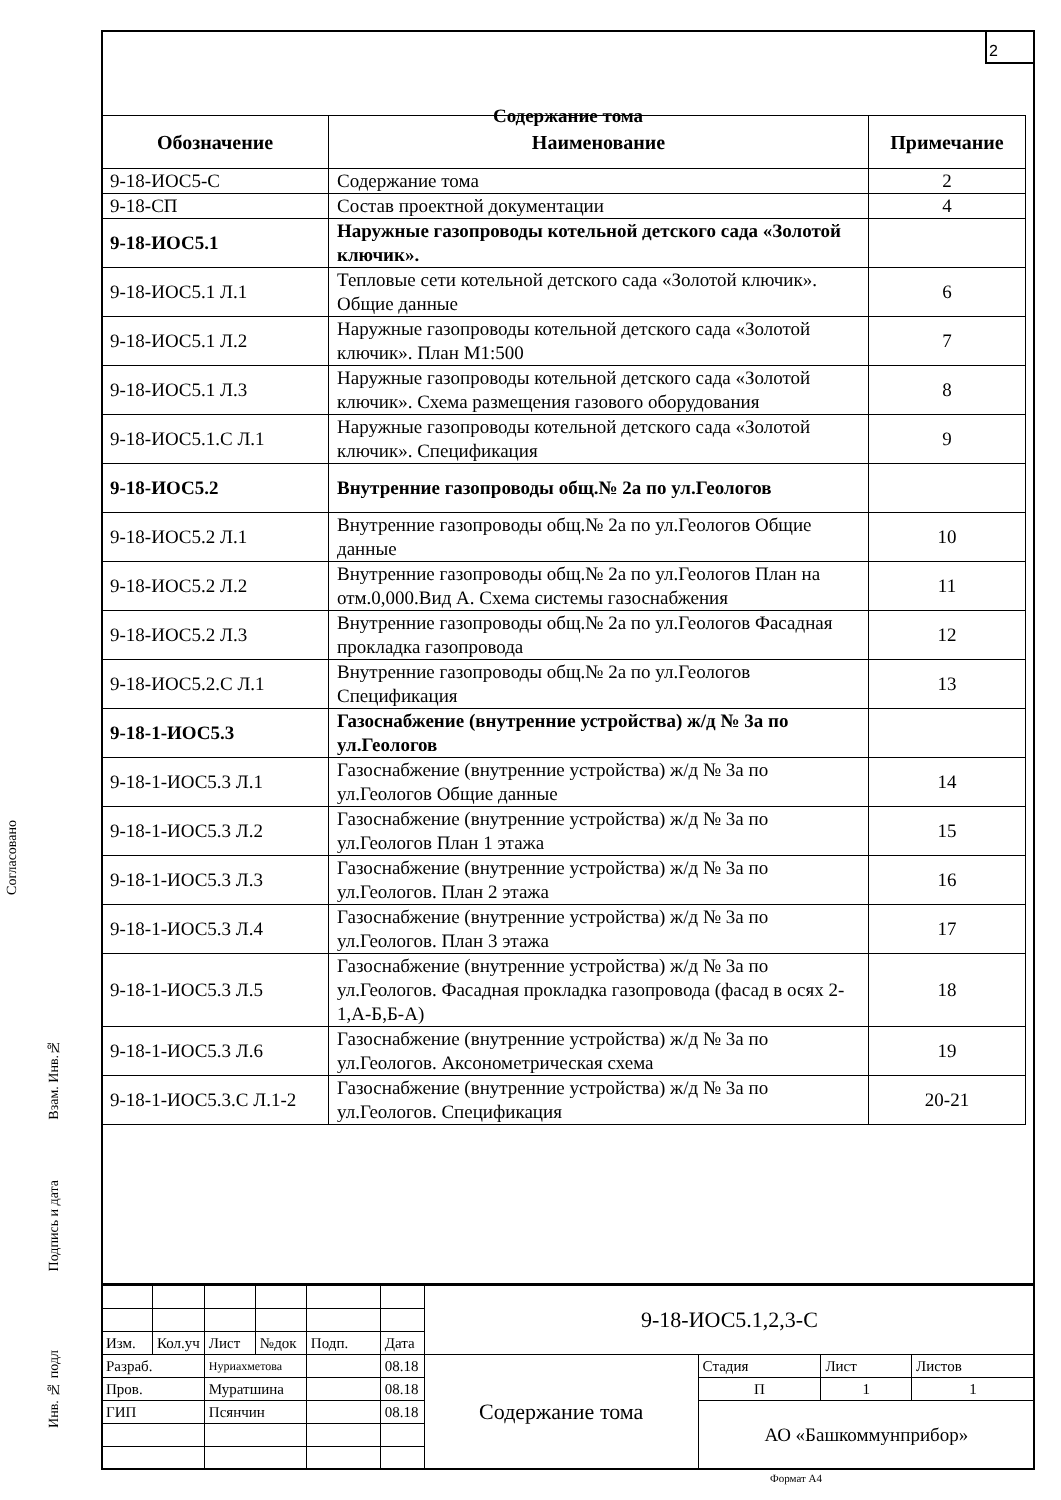2
Содержание тома
| Обозначение | Наименование | Примечание |
| --- | --- | --- |
| 9-18-ИОС5-С | Содержание тома | 2 |
| 9-18-СП | Состав проектной документации | 4 |
| 9-18-ИОС5.1 | Наружные газопроводы котельной детского сада «Золотой ключик». | |
| 9-18-ИОС5.1 Л.1 | Тепловые сети котельной детского сада «Золотой ключик». Общие данные | 6 |
| 9-18-ИОС5.1 Л.2 | Наружные газопроводы котельной детского сада «Золотой ключик». План М1:500 | 7 |
| 9-18-ИОС5.1 Л.3 | Наружные газопроводы котельной детского сада «Золотой ключик». Схема размещения газового оборудования | 8 |
| 9-18-ИОС5.1.С Л.1 | Наружные газопроводы котельной детского сада «Золотой ключик». Спецификация | 9 |
| 9-18-ИОС5.2 | Внутренние газопроводы общ.№ 2а по ул.Геологов | |
| 9-18-ИОС5.2 Л.1 | Внутренние газопроводы общ.№ 2а по ул.Геологов Общие данные | 10 |
| 9-18-ИОС5.2 Л.2 | Внутренние газопроводы общ.№ 2а по ул.Геологов План на отм.0,000.Вид А. Схема системы газоснабжения | 11 |
| 9-18-ИОС5.2 Л.3 | Внутренние газопроводы общ.№ 2а по ул.Геологов Фасадная прокладка газопровода | 12 |
| 9-18-ИОС5.2.С Л.1 | Внутренние газопроводы общ.№ 2а по ул.Геологов Спецификация | 13 |
| 9-18-1-ИОС5.3 | Газоснабжение (внутренние устройства) ж/д № 3а по ул.Геологов | |
| 9-18-1-ИОС5.3 Л.1 | Газоснабжение (внутренние устройства) ж/д № 3а по ул.Геологов Общие данные | 14 |
| 9-18-1-ИОС5.3 Л.2 | Газоснабжение (внутренние устройства) ж/д № 3а по ул.Геологов План 1 этажа | 15 |
| 9-18-1-ИОС5.3 Л.3 | Газоснабжение (внутренние устройства) ж/д № 3а по ул.Геологов. План 2 этажа | 16 |
| 9-18-1-ИОС5.3 Л.4 | Газоснабжение (внутренние устройства) ж/д № 3а по ул.Геологов. План 3 этажа | 17 |
| 9-18-1-ИОС5.3 Л.5 | Газоснабжение (внутренние устройства) ж/д № 3а по ул.Геологов. Фасадная прокладка газопровода (фасад в осях 2-1,А-Б,Б-А) | 18 |
| 9-18-1-ИОС5.3 Л.6 | Газоснабжение (внутренние устройства) ж/д № 3а по ул.Геологов. Аксонометрическая схема | 19 |
| 9-18-1-ИОС5.3.С Л.1-2 | Газоснабжение (внутренние устройства) ж/д № 3а по ул.Геологов. Спецификация | 20-21 |
Согласовано
Взам. Инв.№
Подпись и дата
Инв. № подл
| | | | | | | 9-18-ИОС5.1,2,3-С | | | |
| Изм. | Кол.уч | Лист | №док | Подп. | Дата | | | | |
| Разраб. | | Нуриахметова | | | 08.18 | Содержание тома | Стадия | Лист | Листов |
| Пров. | | Муратшина | | | 08.18 | | П | 1 | 1 |
| ГИП | | Псянчин | | | 08.18 | | АО «Башкоммунприбор» | | |
Формат А4